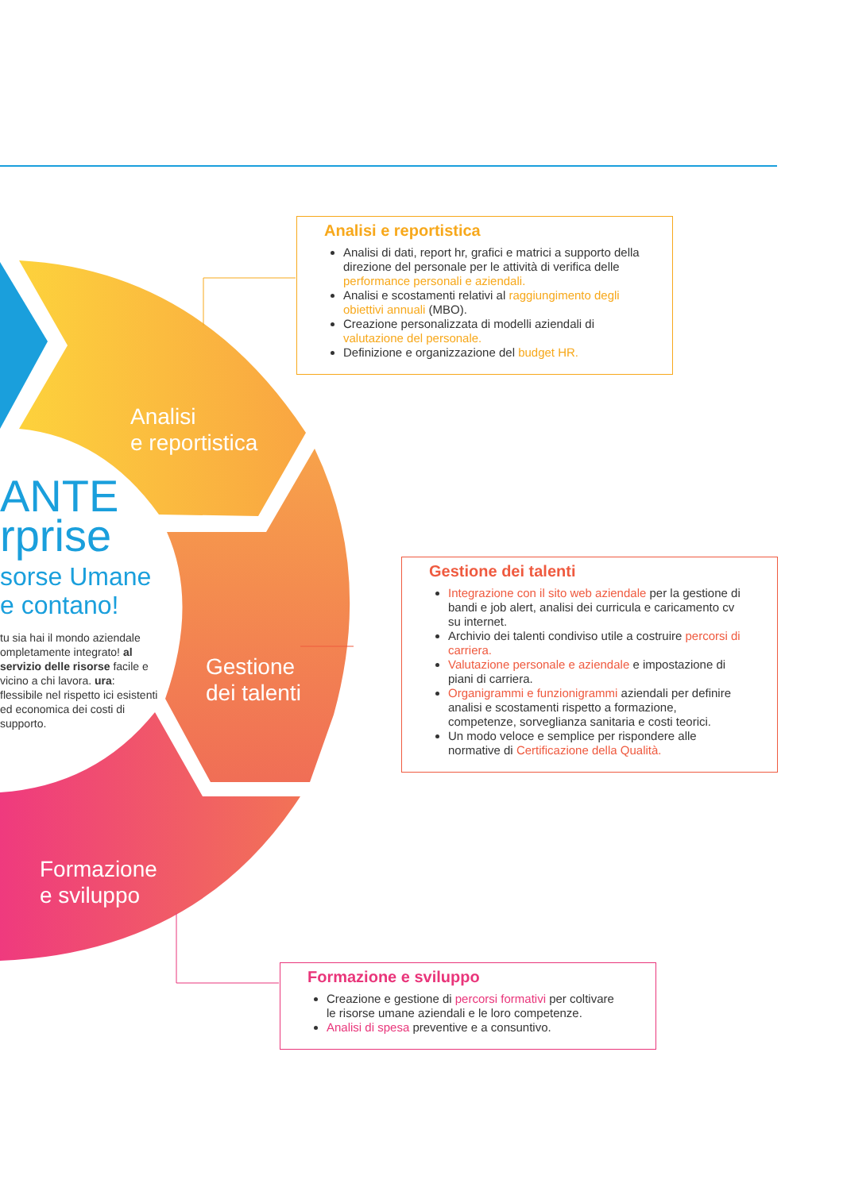Analisi
e reportistica
Gestione
dei talenti
Formazione
e sviluppo
ANTE
rprise
sorse Umane
e contano!
tu sia hai il mondo aziendale ompletamente integrato! al servizio delle risorse facile e vicino a chi lavora. ura: flessibile nel rispetto ici esistenti ed economica dei costi di supporto.
Analisi e reportistica
Analisi di dati, report hr, grafici e matrici a supporto della direzione del personale per le attività di verifica delle performance personali e aziendali.
Analisi e scostamenti relativi al raggiungimento degli obiettivi annuali (MBO).
Creazione personalizzata di modelli aziendali di valutazione del personale.
Definizione e organizzazione del budget HR.
Gestione dei talenti
Integrazione con il sito web aziendale per la gestione di bandi e job alert, analisi dei curricula e caricamento cv su internet.
Archivio dei talenti condiviso utile a costruire percorsi di carriera.
Valutazione personale e aziendale e impostazione di piani di carriera.
Organigrammi e funzionigrammi aziendali per definire analisi e scostamenti rispetto a formazione, competenze, sorveglianza sanitaria e costi teorici.
Un modo veloce e semplice per rispondere alle normative di Certificazione della Qualità.
Formazione e sviluppo
Creazione e gestione di percorsi formativi per coltivare le risorse umane aziendali e le loro competenze.
Analisi di spesa preventive e a consuntivo.